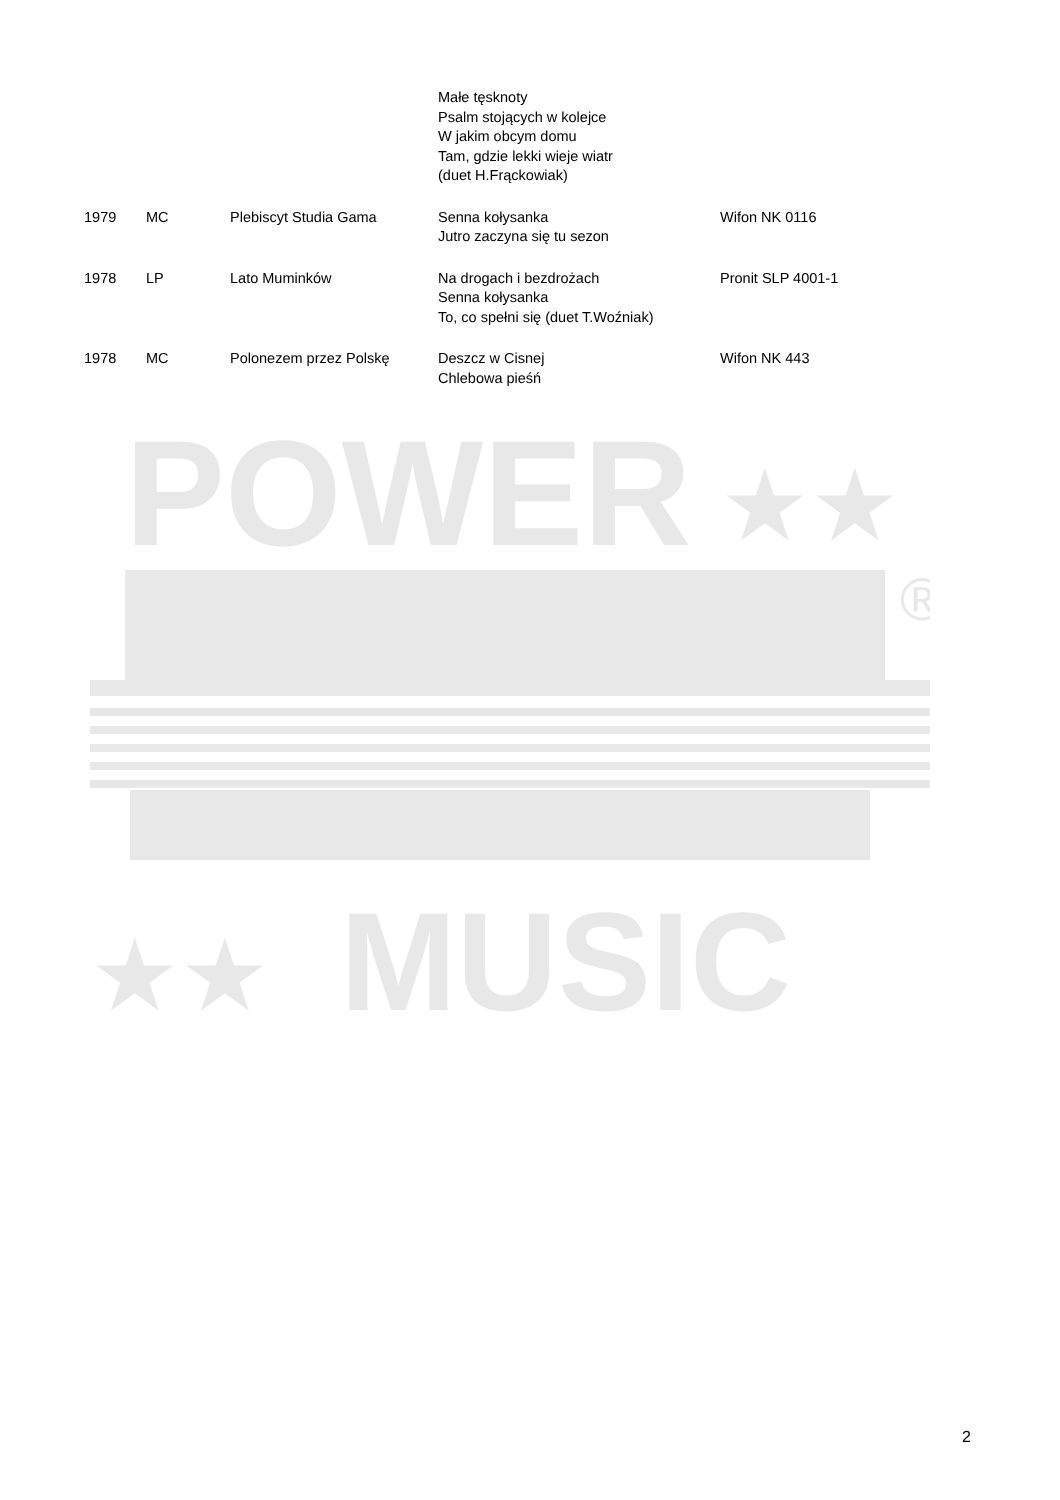| | | | Małe tęsknoty Psalm stojących w kolejce W jakim obcym domu Tam, gdzie lekki wieje wiatr (duet H.Frąckowiak) | |
| 1979 | MC | Plebiscyt Studia Gama | Senna kołysanka Jutro zaczyna się tu sezon | Wifon NK 0116 |
| 1978 | LP | Lato Muminków | Na drogach i bezdrożach Senna kołysanka To, co spełni się (duet T.Woźniak) | Pronit SLP 4001-1 |
| 1978 | MC | Polonezem przez Polskę | Deszcz w Cisnej Chlebowa pieśń | Wifon NK 443 |
POWER
★★
★★
MUSIC
®
2